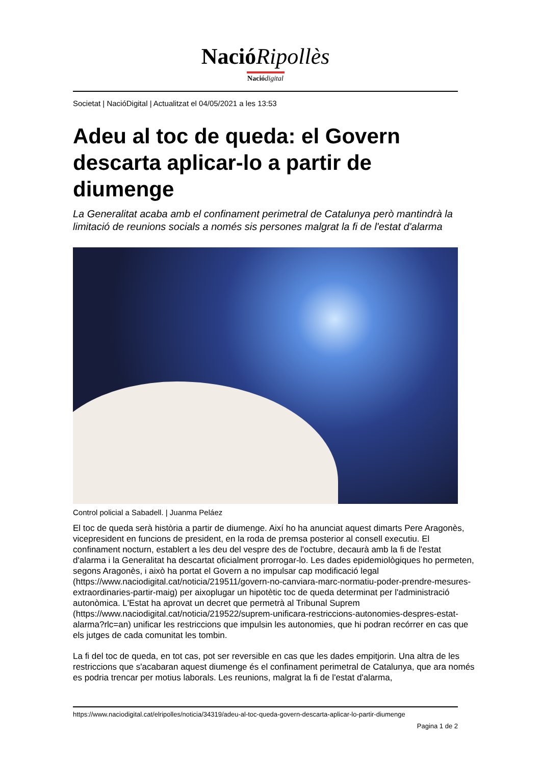NacióRipollès
Nació digital
Societat | NacióDigital | Actualitzat el 04/05/2021 a les 13:53
Adeu al toc de queda: el Govern descarta aplicar-lo a partir de diumenge
La Generalitat acaba amb el confinament perimetral de Catalunya però mantindrà la limitació de reunions socials a només sis persones malgrat la fi de l'estat d'alarma
Control policial a Sabadell. | Juanma Peláez
El toc de queda serà història a partir de diumenge. Així ho ha anunciat aquest dimarts Pere Aragonès, vicepresident en funcions de president, en la roda de premsa posterior al consell executiu. El confinament nocturn, establert a les deu del vespre des de l'octubre, decaurà amb la fi de l'estat d'alarma i la Generalitat ha descartat oficialment prorrogar-lo. Les dades epidemiològiques ho permeten, segons Aragonès, i això ha portat el Govern a no impulsar cap modificació legal (https://www.naciodigital.cat/noticia/219511/govern-no-canviara-marc-normatiu-poder-prendre-mesures-extraordinaries-partir-maig) per aixoplugar un hipotètic toc de queda determinat per l'administració autonòmica. L'Estat ha aprovat un decret que permetrà al Tribunal Suprem (https://www.naciodigital.cat/noticia/219522/suprem-unificara-restriccions-autonomies-despres-estat-alarma?rlc=an) unificar les restriccions que impulsin les autonomies, que hi podran recórrer en cas que els jutges de cada comunitat les tombin.
La fi del toc de queda, en tot cas, pot ser reversible en cas que les dades empitjorin. Una altra de les restriccions que s'acabaran aquest diumenge és el confinament perimetral de Catalunya, que ara només es podria trencar per motius laborals. Les reunions, malgrat la fi de l'estat d'alarma,
https://www.naciodigital.cat/elripolles/noticia/34319/adeu-al-toc-queda-govern-descarta-aplicar-lo-partir-diumenge
Pagina 1 de 2